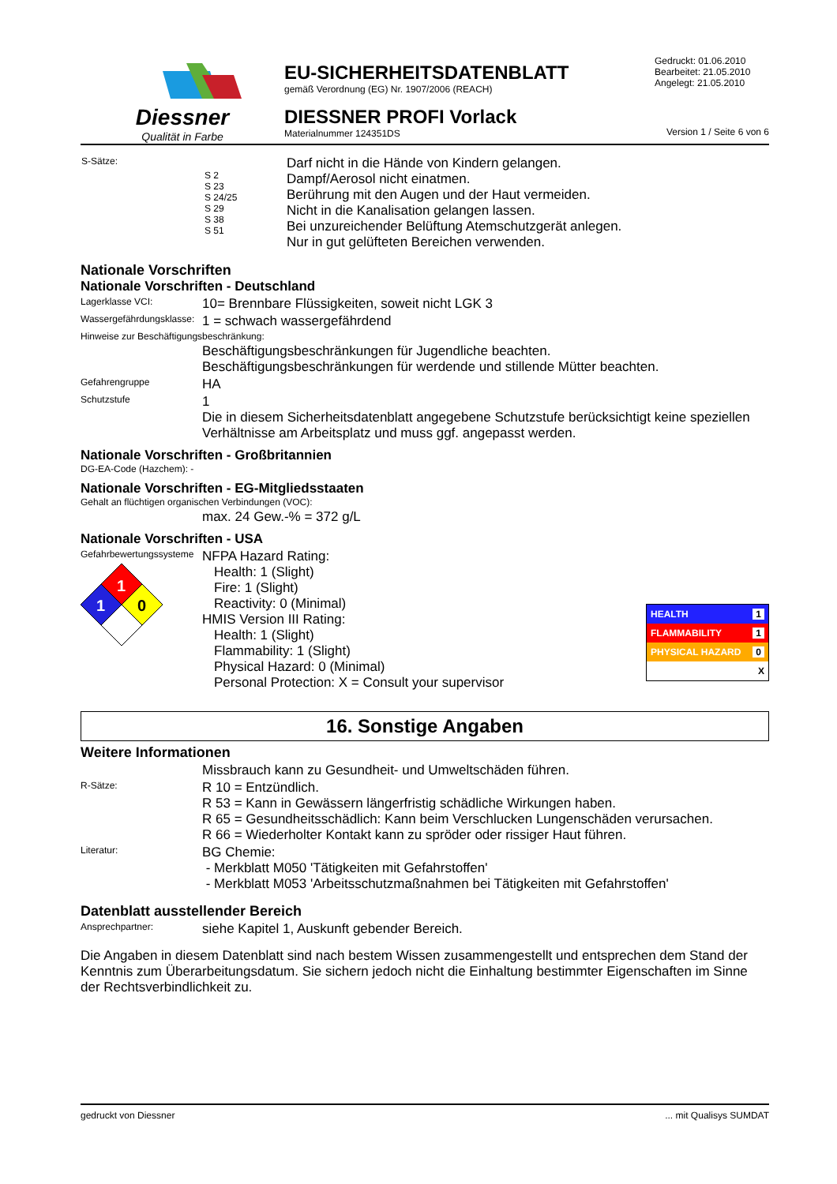Diessner
Qualität in Farbe
EU-SICHERHEITSDATENBLATT
gemäß Verordnung (EG) Nr. 1907/2006 (REACH)
DIESSNER PROFI Vorlack
Materialnummer 124351DS
Gedruckt: 01.06.2010
Bearbeitet: 21.05.2010
Angelegt: 21.05.2010
Version 1 / Seite 6 von 6
| S-Sätze: | S 2 S 23 S 24/25 S 29 S 38 S 51 | Darf nicht in die Hände von Kindern gelangen. Dampf/Aerosol nicht einatmen. Berührung mit den Augen und der Haut vermeiden. Nicht in die Kanalisation gelangen lassen. Bei unzureichender Belüftung Atemschutzgerät anlegen. Nur in gut gelüfteten Bereichen verwenden. |
Nationale Vorschriften
Nationale Vorschriften - Deutschland
Lagerklasse VCI:
10= Brennbare Flüssigkeiten, soweit nicht LGK 3
Wassergefährdungsklasse:
1 = schwach wassergefährdend
Hinweise zur Beschäftigungsbeschränkung:
Beschäftigungsbeschränkungen für Jugendliche beachten.
Beschäftigungsbeschränkungen für werdende und stillende Mütter beachten.
Gefahrengruppe
HA
Schutzstufe
1
Die in diesem Sicherheitsdatenblatt angegebene Schutzstufe berücksichtigt keine speziellen Verhältnisse am Arbeitsplatz und muss ggf. angepasst werden.
Nationale Vorschriften - Großbritannien
DG-EA-Code (Hazchem): -
Nationale Vorschriften - EG-Mitgliedsstaaten
Gehalt an flüchtigen organischen Verbindungen (VOC):
max. 24 Gew.-% = 372 g/L
Nationale Vorschriften - USA
Gefahrbewertungssysteme
1
1
0
NFPA Hazard Rating:
Health: 1 (Slight)
Fire: 1 (Slight)
Reactivity: 0 (Minimal)
HMIS Version III Rating:
Health: 1 (Slight)
Flammability: 1 (Slight)
Physical Hazard: 0 (Minimal)
Personal Protection: X = Consult your supervisor
HEALTH 1
FLAMMABILITY 1
PHYSICAL HAZARD 0
X
16. Sonstige Angaben
Weitere Informationen
Missbrauch kann zu Gesundheit- und Umweltschäden führen.
R-Sätze:
R 10 = Entzündlich.
R 53 = Kann in Gewässern längerfristig schädliche Wirkungen haben.
R 65 = Gesundheitsschädlich: Kann beim Verschlucken Lungenschäden verursachen.
R 66 = Wiederholter Kontakt kann zu spröder oder rissiger Haut führen.
Literatur:
BG Chemie:
- Merkblatt M050 'Tätigkeiten mit Gefahrstoffen'
- Merkblatt M053 'Arbeitsschutzmaßnahmen bei Tätigkeiten mit Gefahrstoffen'
Datenblatt ausstellender Bereich
Ansprechpartner:
siehe Kapitel 1, Auskunft gebender Bereich.
Die Angaben in diesem Datenblatt sind nach bestem Wissen zusammengestellt und entsprechen dem Stand der Kenntnis zum Überarbeitungsdatum. Sie sichern jedoch nicht die Einhaltung bestimmter Eigenschaften im Sinne der Rechtsverbindlichkeit zu.
gedruckt von Diessner ... mit Qualisys SUMDAT